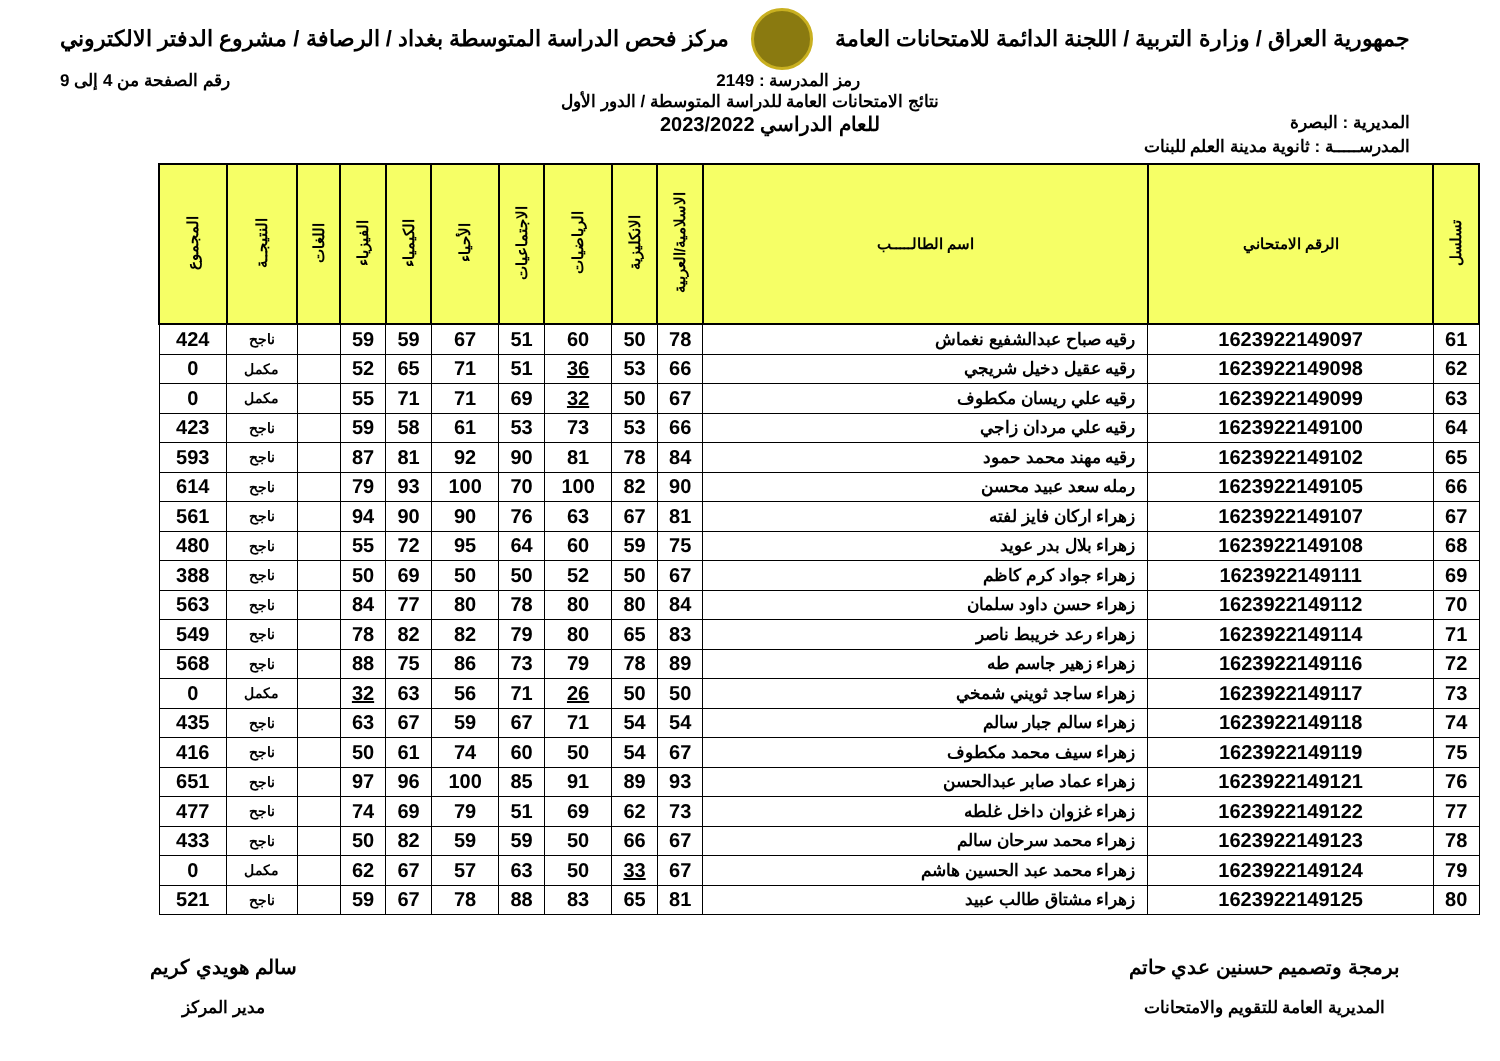جمهورية العراق / وزارة التربية / اللجنة الدائمة للامتحانات العامة
مركز فحص الدراسة المتوسطة بغداد / الرصافة / مشروع الدفتر الالكتروني
رمز المدرسة : 2149 رقم الصفحة من 4 إلى 9
نتائج الامتحانات العامة للدراسة المتوسطة / الدور الأول
المديرية : البصرة
للعام الدراسي 2023/2022
المدرســـــة : ثانوية مدينة العلم للبنات
| تسلسل | الرقم الامتحاني | اسم الطالـــــب | الاسلامية/العربية | الانكليزية | الرياضيات | الاجتماعيات | الأحياء | الكيمياء | الفيزياء | اللغات | النتيجــة | المجموع |
| --- | --- | --- | --- | --- | --- | --- | --- | --- | --- | --- | --- | --- |
| 61 | 1623922149097 | رقيه صباح عبدالشفيع نغماش | 78 | 50 | 60 | 51 | 67 | 59 | 59 | | ناجح | 424 |
| 62 | 1623922149098 | رقيه عقيل دخيل شريجي | 66 | 53 | 36 | 51 | 71 | 65 | 52 | | مكمل | 0 |
| 63 | 1623922149099 | رقيه علي ريسان مكطوف | 67 | 50 | 32 | 69 | 71 | 71 | 55 | | مكمل | 0 |
| 64 | 1623922149100 | رقيه علي مردان زاجي | 66 | 53 | 73 | 53 | 61 | 58 | 59 | | ناجح | 423 |
| 65 | 1623922149102 | رقيه مهند محمد حمود | 84 | 78 | 81 | 90 | 92 | 81 | 87 | | ناجح | 593 |
| 66 | 1623922149105 | رمله سعد عبيد محسن | 90 | 82 | 100 | 70 | 100 | 93 | 79 | | ناجح | 614 |
| 67 | 1623922149107 | زهراء اركان فايز لفته | 81 | 67 | 63 | 76 | 90 | 90 | 94 | | ناجح | 561 |
| 68 | 1623922149108 | زهراء بلال بدر عويد | 75 | 59 | 60 | 64 | 95 | 72 | 55 | | ناجح | 480 |
| 69 | 1623922149111 | زهراء جواد كرم كاظم | 67 | 50 | 52 | 50 | 50 | 69 | 50 | | ناجح | 388 |
| 70 | 1623922149112 | زهراء حسن داود سلمان | 84 | 80 | 80 | 78 | 80 | 77 | 84 | | ناجح | 563 |
| 71 | 1623922149114 | زهراء رعد خريبط ناصر | 83 | 65 | 80 | 79 | 82 | 82 | 78 | | ناجح | 549 |
| 72 | 1623922149116 | زهراء زهير جاسم طه | 89 | 78 | 79 | 73 | 86 | 75 | 88 | | ناجح | 568 |
| 73 | 1623922149117 | زهراء ساجد ثويني شمخي | 50 | 50 | 26 | 71 | 56 | 63 | 32 | | مكمل | 0 |
| 74 | 1623922149118 | زهراء سالم جبار سالم | 54 | 54 | 71 | 67 | 59 | 67 | 63 | | ناجح | 435 |
| 75 | 1623922149119 | زهراء سيف محمد مكطوف | 67 | 54 | 50 | 60 | 74 | 61 | 50 | | ناجح | 416 |
| 76 | 1623922149121 | زهراء عماد صابر عبدالحسن | 93 | 89 | 91 | 85 | 100 | 96 | 97 | | ناجح | 651 |
| 77 | 1623922149122 | زهراء غزوان داخل غلطه | 73 | 62 | 69 | 51 | 79 | 69 | 74 | | ناجح | 477 |
| 78 | 1623922149123 | زهراء محمد سرحان سالم | 67 | 66 | 50 | 59 | 59 | 82 | 50 | | ناجح | 433 |
| 79 | 1623922149124 | زهراء محمد عبد الحسين هاشم | 67 | 33 | 50 | 63 | 57 | 67 | 62 | | مكمل | 0 |
| 80 | 1623922149125 | زهراء مشتاق طالب عبيد | 81 | 65 | 83 | 88 | 78 | 67 | 59 | | ناجح | 521 |
برمجة وتصميم حسنين عدي حاتم
المديرية العامة للتقويم والامتحانات
سالم هويدي كريم
مدير المركز